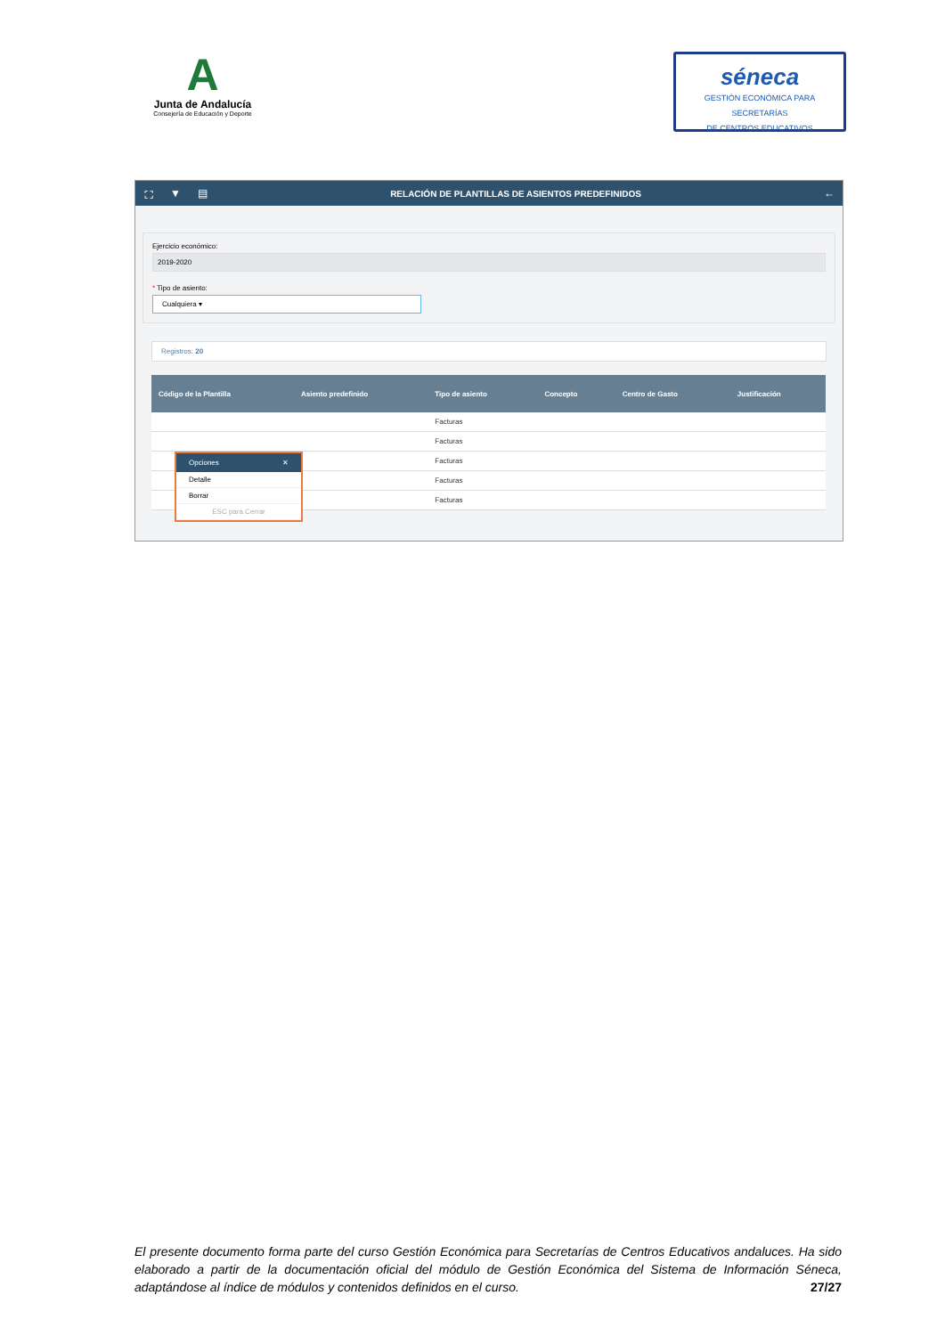A
Junta de Andalucía
Consejería de Educación y Deporte
séneca
GESTIÓN ECONÓMICA PARA SECRETARÍAS
DE CENTROS EDUCATIVOS
⛶ ▼ ▤ RELACIÓN DE PLANTILLAS DE ASIENTOS PREDEFINIDOS ←
Ejercicio económico:
2019-2020
* Tipo de asiento:
Cualquiera ▾
Registros: 20
| Código de la Plantilla | Asiento predefinido | Tipo de asiento | Concepto | Centro de Gasto | Justificación |
| --- | --- | --- | --- | --- | --- |
| | | Facturas | | | |
| | | Facturas | | | |
| | | Facturas | | | |
| | | Facturas | | | |
| | | Facturas | | | |
Opciones ✕
Detalle
Borrar
ESC para Cerrar
El presente documento forma parte del curso Gestión Económica para Secretarías de Centros Educativos andaluces. Ha sido elaborado a partir de la documentación oficial del módulo de Gestión Económica del Sistema de Información Séneca, adaptándose al índice de módulos y contenidos definidos en el curso. 27/27